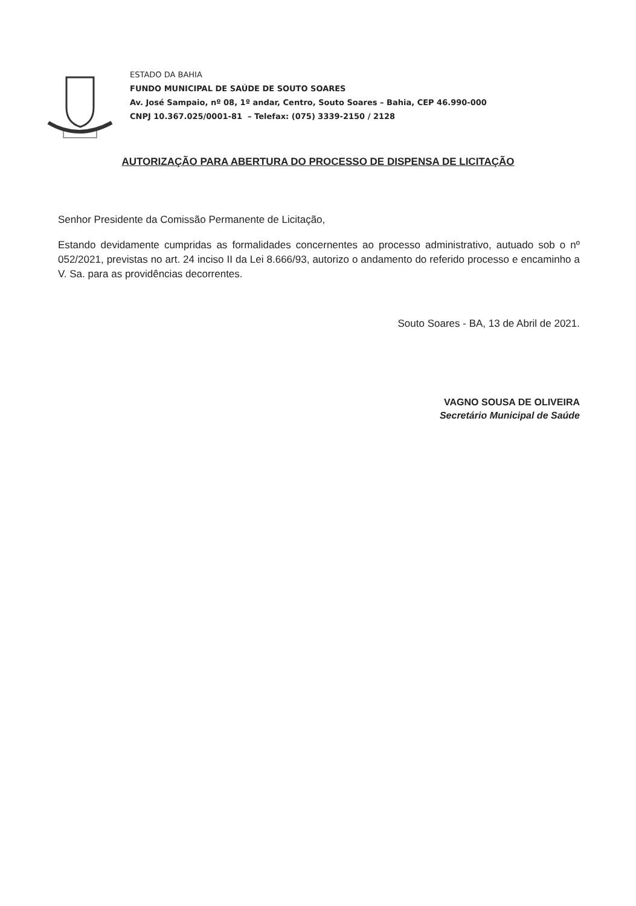ESTADO DA BAHIA
FUNDO MUNICIPAL DE SAÚDE DE SOUTO SOARES
Av. José Sampaio, nº 08, 1º andar, Centro, Souto Soares – Bahia, CEP 46.990-000
CNPJ 10.367.025/0001-81 – Telefax: (075) 3339-2150 / 2128
AUTORIZAÇÃO PARA ABERTURA DO PROCESSO DE DISPENSA DE LICITAÇÃO
Senhor Presidente da Comissão Permanente de Licitação,
Estando devidamente cumpridas as formalidades concernentes ao processo administrativo, autuado sob o nº 052/2021, previstas no art. 24 inciso II da Lei 8.666/93, autorizo o andamento do referido processo e encaminho a V. Sa. para as providências decorrentes.
Souto Soares - BA, 13 de Abril de 2021.
VAGNO SOUSA DE OLIVEIRA
Secretário Municipal de Saúde